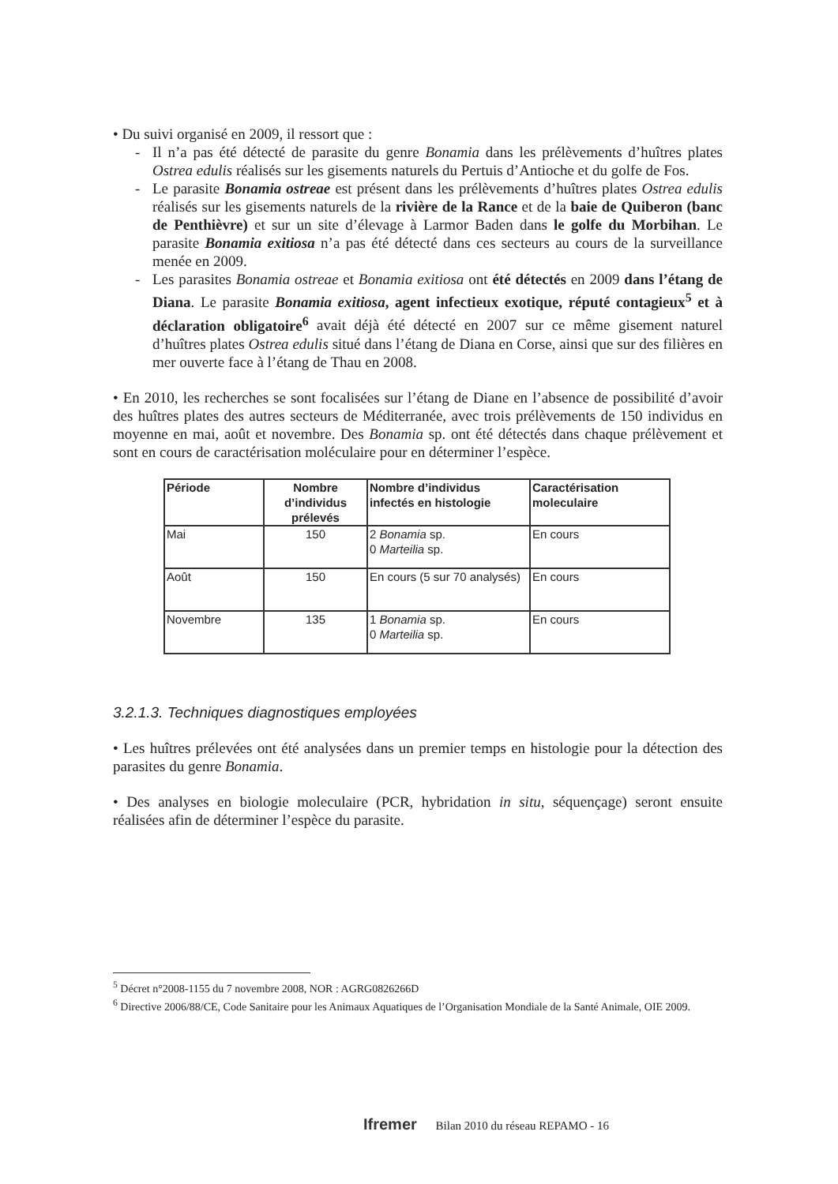• Du suivi organisé en 2009, il ressort que :
- Il n’a pas été détecté de parasite du genre Bonamia dans les prélèvements d’huîtres plates Ostrea edulis réalisés sur les gisements naturels du Pertuis d’Antioche et du golfe de Fos.
- Le parasite Bonamia ostreae est présent dans les prélèvements d’huîtres plates Ostrea edulis réalisés sur les gisements naturels de la rivière de la Rance et de la baie de Quiberon (banc de Penthièvre) et sur un site d’élevage à Larmor Baden dans le golfe du Morbihan. Le parasite Bonamia exitiosa n’a pas été détecté dans ces secteurs au cours de la surveillance menée en 2009.
- Les parasites Bonamia ostreae et Bonamia exitiosa ont été détectés en 2009 dans l’étang de Diana. Le parasite Bonamia exitiosa, agent infectieux exotique, réputé contagieux<sup>5</sup> et à déclaration obligatoire<sup>6</sup> avait déjà été détecté en 2007 sur ce même gisement naturel d’huîtres plates Ostrea edulis situé dans l’étang de Diana en Corse, ainsi que sur des filières en mer ouverte face à l’étang de Thau en 2008.
• En 2010, les recherches se sont focalisées sur l’étang de Diane en l’absence de possibilité d’avoir des huîtres plates des autres secteurs de Méditerranée, avec trois prélèvements de 150 individus en moyenne en mai, août et novembre. Des Bonamia sp. ont été détectés dans chaque prélèvement et sont en cours de caractérisation moléculaire pour en déterminer l’espèce.
| Période | Nombre d’individus prélevés | Nombre d’individus infectés en histologie | Caractérisation moleculaire |
| --- | --- | --- | --- |
| Mai | 150 | 2 Bonamia sp. 0 Marteilia sp. | En cours |
| Août | 150 | En cours (5 sur 70 analysés) | En cours |
| Novembre | 135 | 1 Bonamia sp. 0 Marteilia sp. | En cours |
3.2.1.3. Techniques diagnostiques employées
• Les huîtres prélevées ont été analysées dans un premier temps en histologie pour la détection des parasites du genre Bonamia.
• Des analyses en biologie moleculaire (PCR, hybridation in situ, séquençage) seront ensuite réalisées afin de déterminer l’espèce du parasite.
<sup>5</sup> Décret n°2008-1155 du 7 novembre 2008, NOR : AGRG0826266D
<sup>6</sup> Directive 2006/88/CE, Code Sanitaire pour les Animaux Aquatiques de l’Organisation Mondiale de la Santé Animale, OIE 2009.
Ifremer Bilan 2010 du réseau REPAMO - 16